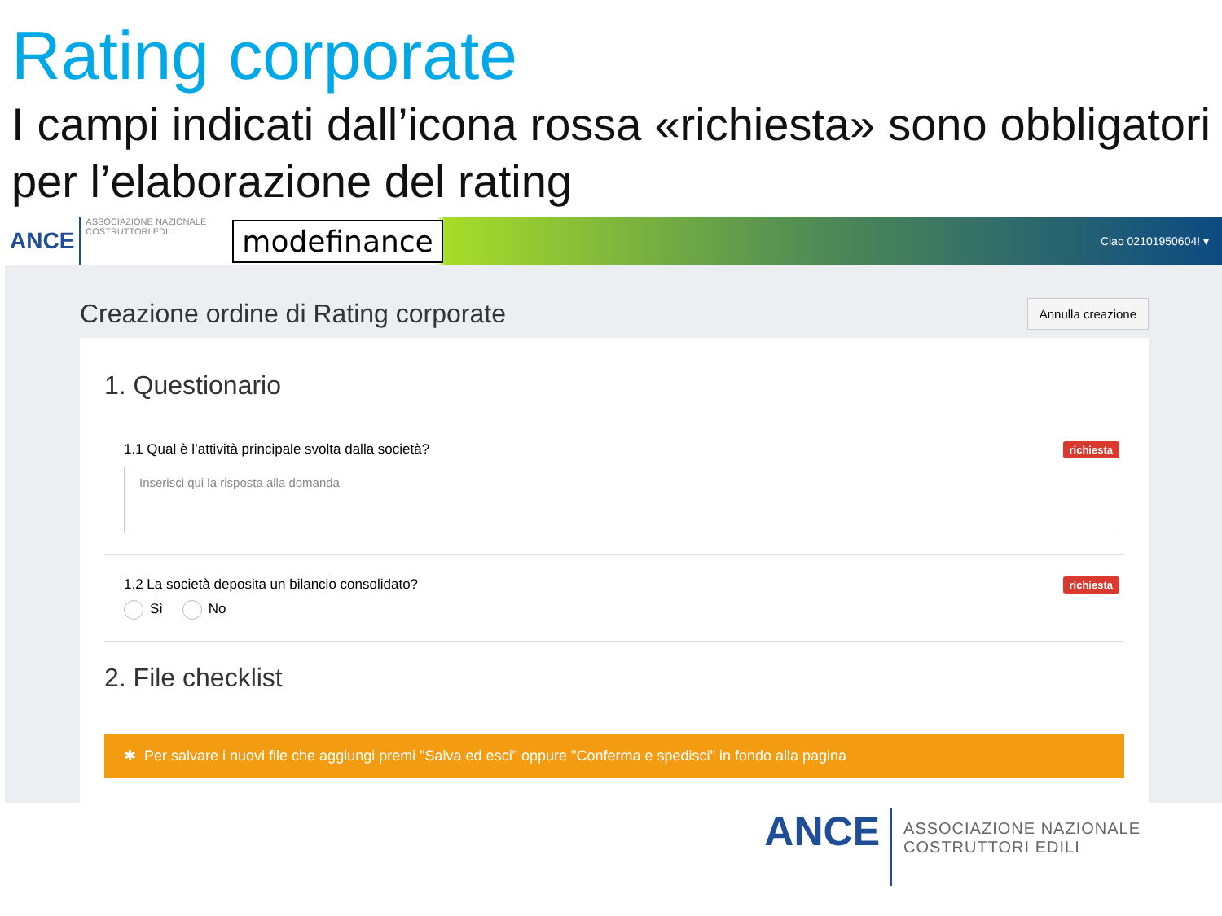Rating corporate
I campi indicati dall’icona rossa «richiesta» sono obbligatori per l’elaborazione del rating
ANCE
ASSOCIAZIONE NAZIONALE
COSTRUTTORI EDILI
modefinance Ciao 02101950604! ▾
Creazione ordine di Rating corporate
Annulla creazione
1. Questionario
1.1 Qual è l’attività principale svolta dalla società? richiesta
Inserisci qui la risposta alla domanda
1.2 La società deposita un bilancio consolidato? richiesta
Sì No
2. File checklist
✱ Per salvare i nuovi file che aggiungi premi "Salva ed esci" oppure "Conferma e spedisci" in fondo alla pagina
ANCE ASSOCIAZIONE NAZIONALE
COSTRUTTORI EDILI